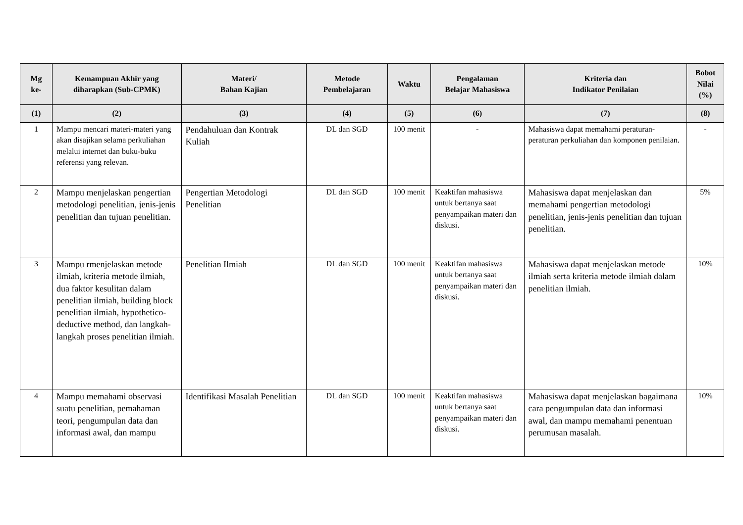| Mg ke- | Kemampuan Akhir yang diharapkan (Sub-CPMK) | Materi/ Bahan Kajian | Metode Pembelajaran | Waktu | Pengalaman Belajar Mahasiswa | Kriteria dan Indikator Penilaian | Bobot Nilai (%) |
| --- | --- | --- | --- | --- | --- | --- | --- |
| (1) | (2) | (3) | (4) | (5) | (6) | (7) | (8) |
| 1 | Mampu mencari materi-materi yang akan disajikan selama perkuliahan melalui internet dan buku-buku referensi yang relevan. | Pendahuluan dan Kontrak Kuliah | DL dan SGD | 100 menit | - | Mahasiswa dapat memahami peraturan-peraturan perkuliahan dan komponen penilaian. | - |
| 2 | Mampu menjelaskan pengertian metodologi penelitian, jenis-jenis penelitian dan tujuan penelitian. | Pengertian Metodologi Penelitian | DL dan SGD | 100 menit | Keaktifan mahasiswa untuk bertanya saat penyampaikan materi dan diskusi. | Mahasiswa dapat menjelaskan dan memahami pengertian metodologi penelitian, jenis-jenis penelitian dan tujuan penelitian. | 5% |
| 3 | Mampu rmenjelaskan metode ilmiah, kriteria metode ilmiah, dua faktor kesulitan dalam penelitian ilmiah, building block penelitian ilmiah, hypothetico-deductive method, dan langkah-langkah proses penelitian ilmiah. | Penelitian Ilmiah | DL dan SGD | 100 menit | Keaktifan mahasiswa untuk bertanya saat penyampaikan materi dan diskusi. | Mahasiswa dapat menjelaskan metode ilmiah serta kriteria metode ilmiah dalam penelitian ilmiah. | 10% |
| 4 | Mampu memahami observasi suatu penelitian, pemahaman teori, pengumpulan data dan informasi awal, dan mampu | Identifikasi Masalah Penelitian | DL dan SGD | 100 menit | Keaktifan mahasiswa untuk bertanya saat penyampaikan materi dan diskusi. | Mahasiswa dapat menjelaskan bagaimana cara pengumpulan data dan informasi awal, dan mampu memahami penentuan perumusan masalah. | 10% |